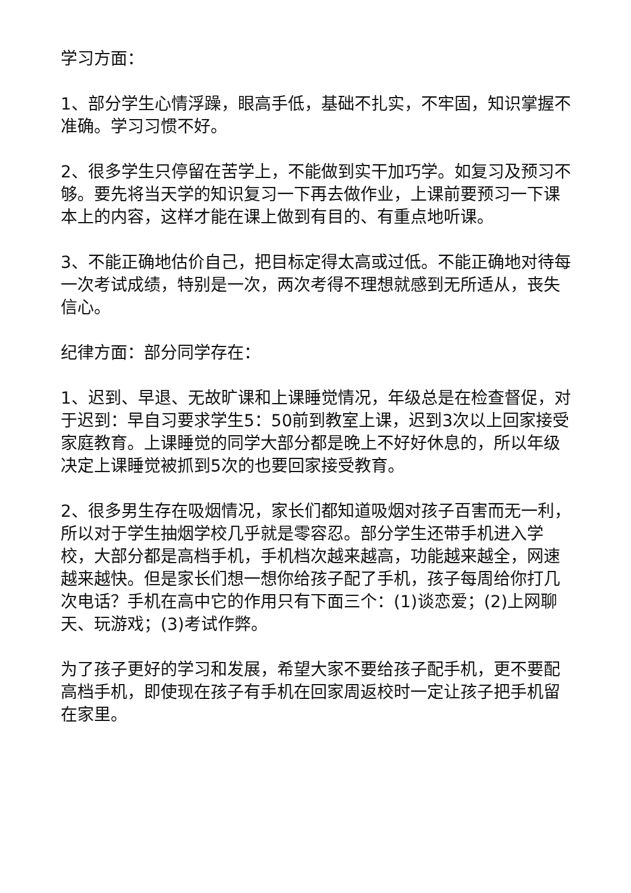学习方面：
1、部分学生心情浮躁，眼高手低，基础不扎实，不牢固，知识掌握不准确。学习习惯不好。
2、很多学生只停留在苦学上，不能做到实干加巧学。如复习及预习不够。要先将当天学的知识复习一下再去做作业，上课前要预习一下课本上的内容，这样才能在课上做到有目的、有重点地听课。
3、不能正确地估价自己，把目标定得太高或过低。不能正确地对待每一次考试成绩，特别是一次，两次考得不理想就感到无所适从，丧失信心。
纪律方面：部分同学存在：
1、迟到、早退、无故旷课和上课睡觉情况，年级总是在检查督促，对于迟到：早自习要求学生5：50前到教室上课，迟到3次以上回家接受家庭教育。上课睡觉的同学大部分都是晚上不好好休息的，所以年级决定上课睡觉被抓到5次的也要回家接受教育。
2、很多男生存在吸烟情况，家长们都知道吸烟对孩子百害而无一利，所以对于学生抽烟学校几乎就是零容忍。部分学生还带手机进入学校，大部分都是高档手机，手机档次越来越高，功能越来越全，网速越来越快。但是家长们想一想你给孩子配了手机，孩子每周给你打几次电话？手机在高中它的作用只有下面三个：(1)谈恋爱；(2)上网聊天、玩游戏；(3)考试作弊。
为了孩子更好的学习和发展，希望大家不要给孩子配手机，更不要配高档手机，即使现在孩子有手机在回家周返校时一定让孩子把手机留在家里。